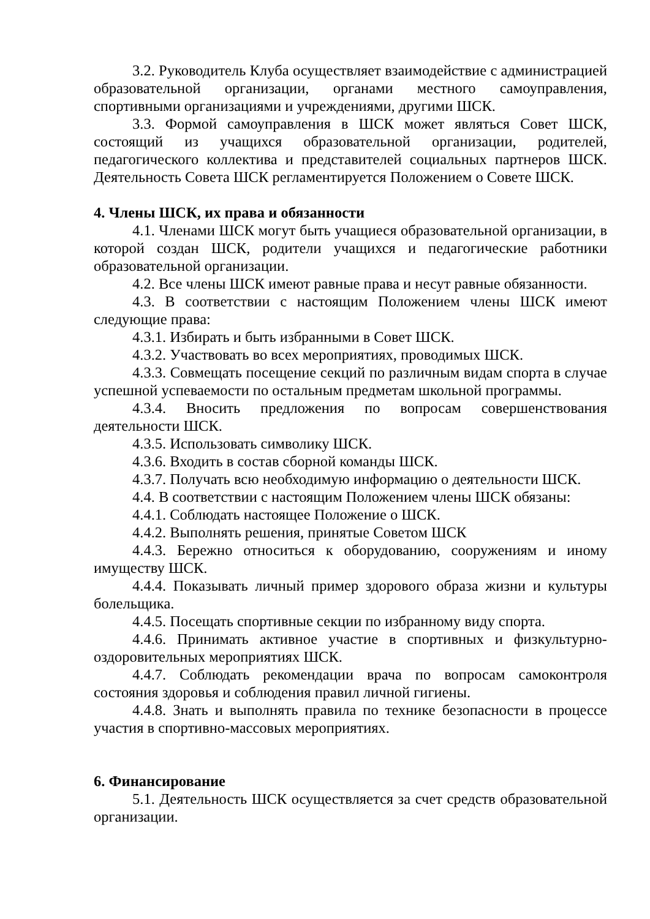3.2. Руководитель Клуба осуществляет взаимодействие с администрацией образовательной организации, органами местного самоуправления, спортивными организациями и учреждениями, другими ШСК.
3.3. Формой самоуправления в ШСК может являться Совет ШСК, состоящий из учащихся образовательной организации, родителей, педагогического коллектива и представителей социальных партнеров ШСК. Деятельность Совета ШСК регламентируется Положением о Совете ШСК.
4. Члены ШСК, их права и обязанности
4.1. Членами ШСК могут быть учащиеся образовательной организации, в которой создан ШСК, родители учащихся и педагогические работники образовательной организации.
4.2. Все члены ШСК имеют равные права и несут равные обязанности.
4.3. В соответствии с настоящим Положением члены ШСК имеют следующие права:
4.3.1. Избирать и быть избранными в Совет ШСК.
4.3.2. Участвовать во всех мероприятиях, проводимых ШСК.
4.3.3. Совмещать посещение секций по различным видам спорта в случае успешной успеваемости по остальным предметам школьной программы.
4.3.4. Вносить предложения по вопросам совершенствования деятельности ШСК.
4.3.5. Использовать символику ШСК.
4.3.6. Входить в состав сборной команды ШСК.
4.3.7. Получать всю необходимую информацию о деятельности ШСК.
4.4. В соответствии с настоящим Положением члены ШСК обязаны:
4.4.1. Соблюдать настоящее Положение о ШСК.
4.4.2. Выполнять решения, принятые Советом ШСК
4.4.3. Бережно относиться к оборудованию, сооружениям и иному имуществу ШСК.
4.4.4. Показывать личный пример здорового образа жизни и культуры болельщика.
4.4.5. Посещать спортивные секции по избранному виду спорта.
4.4.6. Принимать активное участие в спортивных и физкультурно-оздоровительных мероприятиях ШСК.
4.4.7. Соблюдать рекомендации врача по вопросам самоконтроля состояния здоровья и соблюдения правил личной гигиены.
4.4.8. Знать и выполнять правила по технике безопасности в процессе участия в спортивно-массовых мероприятиях.
6. Финансирование
5.1. Деятельность ШСК осуществляется за счет средств образовательной организации.